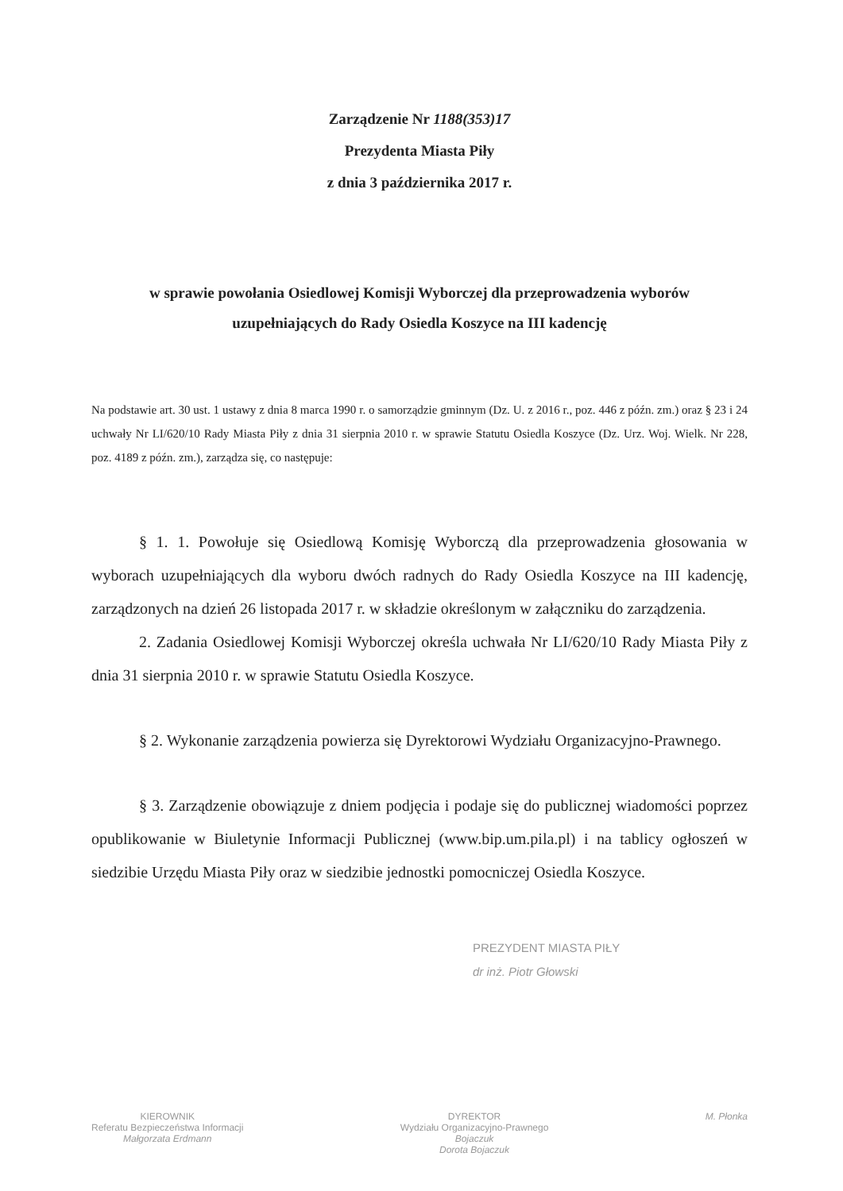Zarządzenie Nr 1188(353)17
Prezydenta Miasta Piły
z dnia 3 października 2017 r.
w sprawie powołania Osiedlowej Komisji Wyborczej dla przeprowadzenia wyborów
uzupełniających do Rady Osiedla Koszyce na III kadencję
Na podstawie art. 30 ust. 1 ustawy z dnia 8 marca 1990 r. o samorządzie gminnym (Dz. U. z 2016 r., poz. 446 z późn. zm.) oraz § 23 i 24 uchwały Nr LI/620/10 Rady Miasta Piły z dnia 31 sierpnia 2010 r. w sprawie Statutu Osiedla Koszyce (Dz. Urz. Woj. Wielk. Nr 228, poz. 4189 z późn. zm.), zarządza się, co następuje:
§ 1. 1. Powołuje się Osiedlową Komisję Wyborczą dla przeprowadzenia głosowania w wyborach uzupełniających dla wyboru dwóch radnych do Rady Osiedla Koszyce na III kadencję, zarządzonych na dzień 26 listopada 2017 r. w składzie określonym w załączniku do zarządzenia.
2. Zadania Osiedlowej Komisji Wyborczej określa uchwała Nr LI/620/10 Rady Miasta Piły z dnia 31 sierpnia 2010 r. w sprawie Statutu Osiedla Koszyce.
§ 2. Wykonanie zarządzenia powierza się Dyrektorowi Wydziału Organizacyjno-Prawnego.
§ 3. Zarządzenie obowiązuje z dniem podjęcia i podaje się do publicznej wiadomości poprzez opublikowanie w Biuletynie Informacji Publicznej (www.bip.um.pila.pl) i na tablicy ogłoszeń w siedzibie Urzędu Miasta Piły oraz w siedzibie jednostki pomocniczej Osiedla Koszyce.
PREZYDENT MIASTA PIŁY
dr inż. Piotr Głowski
KIEROWNIK
Referatu Bezpieczeństwa Informacji
Małgorzata Erdmann
DYREKTOR
Wydziału Organizacyjno-Prawnego
Bojaczuk
Dorota Bojaczuk
M. Płonka